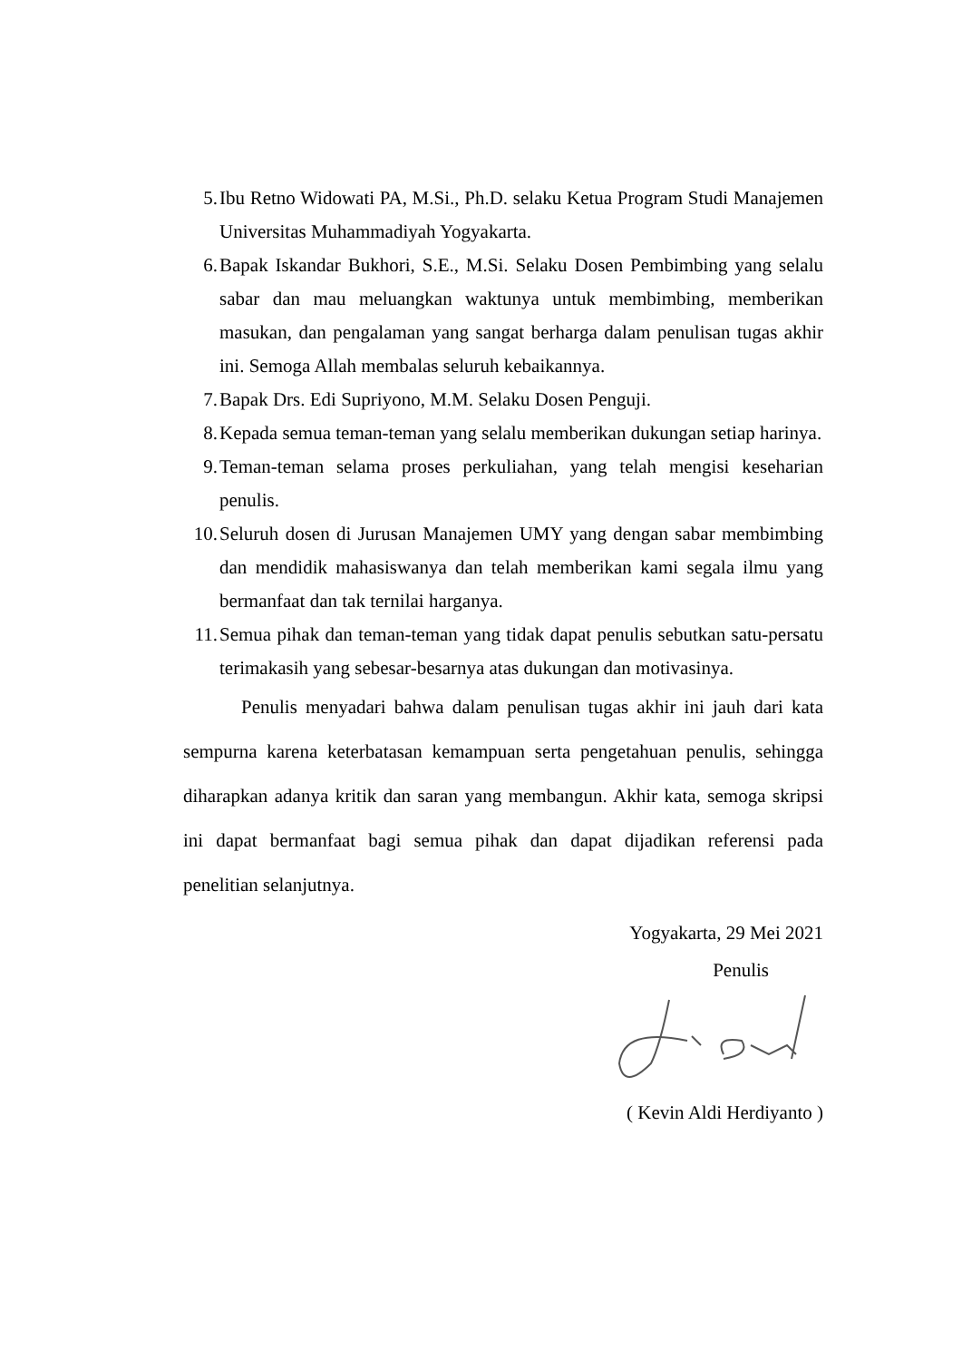5. Ibu Retno Widowati PA, M.Si., Ph.D. selaku Ketua Program Studi Manajemen Universitas Muhammadiyah Yogyakarta.
6. Bapak Iskandar Bukhori, S.E., M.Si. Selaku Dosen Pembimbing yang selalu sabar dan mau meluangkan waktunya untuk membimbing, memberikan masukan, dan pengalaman yang sangat berharga dalam penulisan tugas akhir ini. Semoga Allah membalas seluruh kebaikannya.
7. Bapak Drs. Edi Supriyono, M.M. Selaku Dosen Penguji.
8. Kepada semua teman-teman yang selalu memberikan dukungan setiap harinya.
9. Teman-teman selama proses perkuliahan, yang telah mengisi keseharian penulis.
10. Seluruh dosen di Jurusan Manajemen UMY yang dengan sabar membimbing dan mendidik mahasiswanya dan telah memberikan kami segala ilmu yang bermanfaat dan tak ternilai harganya.
11. Semua pihak dan teman-teman yang tidak dapat penulis sebutkan satu-persatu terimakasih yang sebesar-besarnya atas dukungan dan motivasinya.
Penulis menyadari bahwa dalam penulisan tugas akhir ini jauh dari kata sempurna karena keterbatasan kemampuan serta pengetahuan penulis, sehingga diharapkan adanya kritik dan saran yang membangun. Akhir kata, semoga skripsi ini dapat bermanfaat bagi semua pihak dan dapat dijadikan referensi pada penelitian selanjutnya.
Yogyakarta, 29 Mei 2021
Penulis
( Kevin Aldi Herdiyanto )